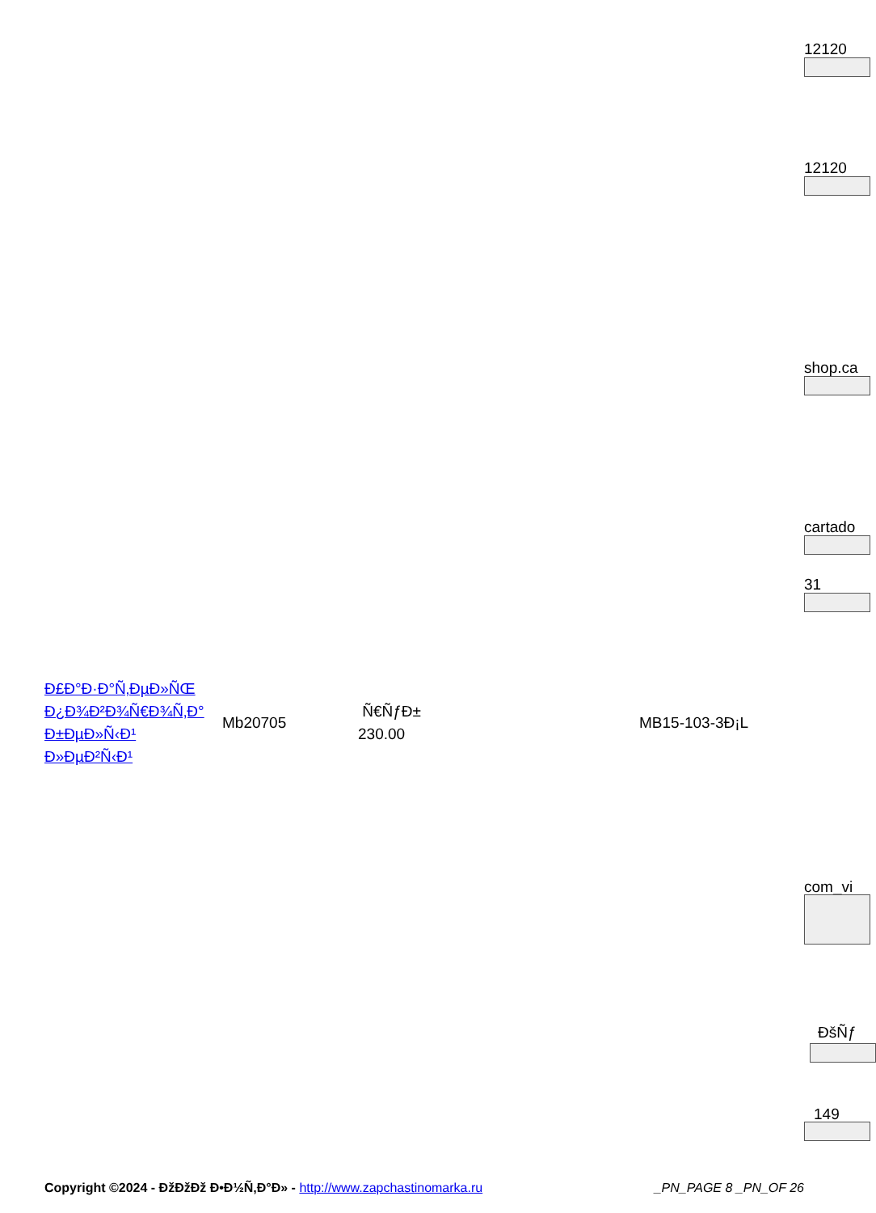12120
12120
shop.ca
cartado
31
| Ð£Ð°Ð·Ð°Ñ‚ÐµÐ»ÑŒ Ð¿Ð¾Ð²Ð¾Ñ€Ð¾Ñ‚Ð° Ð±ÐµÐ»Ñ‹Ð¹ Ð»ÐµÐ²Ñ‹Ð¹ | Mb20705 | Ñ€ÑƒÐ± 230.00 | MB15-103-3Ð¡L |
com_vi
ÐšÑƒ
149
Copyright ©2024 - ÐžÐžÐž Ð•Ð½Ñ‚Ð°Ð» - http://www.zapchastinomarka.ru _PN_PAGE 8 _PN_OF 26